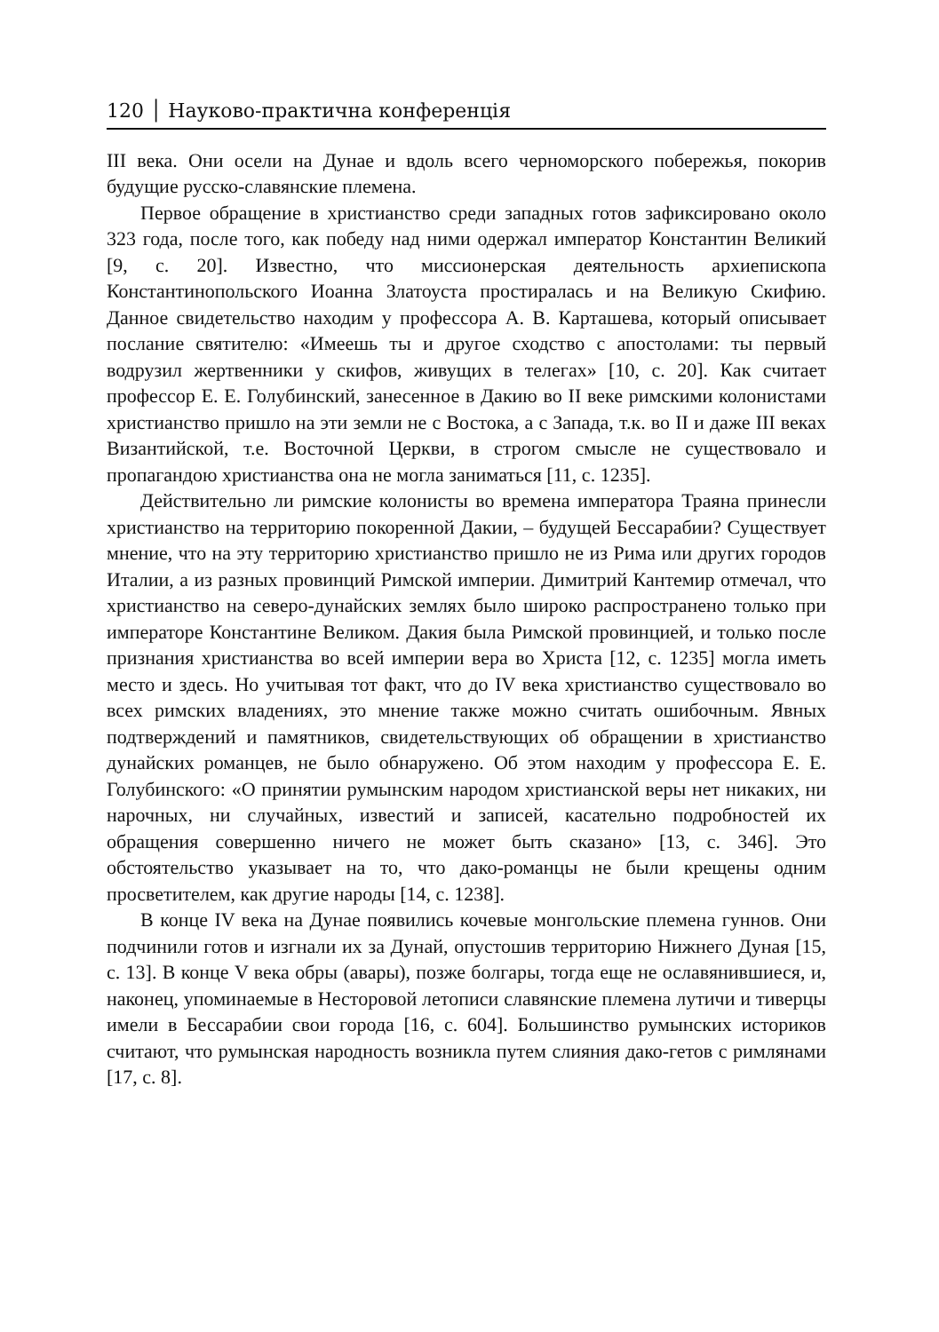120 │ Науково-практична конференція
III века. Они осели на Дунае и вдоль всего черноморского побережья, покорив будущие русско-славянские племена.
Первое обращение в христианство среди западных готов зафиксировано около 323 года, после того, как победу над ними одержал император Константин Великий [9, с. 20]. Известно, что миссионерская деятельность архиепископа Константинопольского Иоанна Златоуста простиралась и на Великую Скифию. Данное свидетельство находим у профессора А. В. Карташева, который описывает послание святителю: «Имеешь ты и другое сходство с апостолами: ты первый водрузил жертвенники у скифов, живущих в телегах» [10, с. 20]. Как считает профессор Е. Е. Голубинский, занесенное в Дакию во II веке римскими колонистами христианство пришло на эти земли не с Востока, а с Запада, т.к. во II и даже III веках Византийской, т.е. Восточной Церкви, в строгом смысле не существовало и пропагандою христианства она не могла заниматься [11, с. 1235].
Действительно ли римские колонисты во времена императора Траяна принесли христианство на территорию покоренной Дакии, – будущей Бессарабии? Существует мнение, что на эту территорию христианство пришло не из Рима или других городов Италии, а из разных провинций Римской империи. Димитрий Кантемир отмечал, что христианство на северо-дунайских землях было широко распространено только при императоре Константине Великом. Дакия была Римской провинцией, и только после признания христианства во всей империи вера во Христа [12, с. 1235] могла иметь место и здесь. Но учитывая тот факт, что до IV века христианство существовало во всех римских владениях, это мнение также можно считать ошибочным. Явных подтверждений и памятников, свидетельствующих об обращении в христианство дунайских романцев, не было обнаружено. Об этом находим у профессора Е. Е. Голубинского: «О принятии румынским народом христианской веры нет никаких, ни нарочных, ни случайных, известий и записей, касательно подробностей их обращения совершенно ничего не может быть сказано» [13, с. 346]. Это обстоятельство указывает на то, что дако-романцы не были крещены одним просветителем, как другие народы [14, с. 1238].
В конце IV века на Дунае появились кочевые монгольские племена гуннов. Они подчинили готов и изгнали их за Дунай, опустошив территорию Нижнего Дуная [15, с. 13]. В конце V века обры (авары), позже болгары, тогда еще не ославянившиеся, и, наконец, упоминаемые в Несторовой летописи славянские племена лутичи и тиверцы имели в Бессарабии свои города [16, с. 604]. Большинство румынских историков считают, что румынская народность возникла путем слияния дако-гетов с римлянами [17, с. 8].